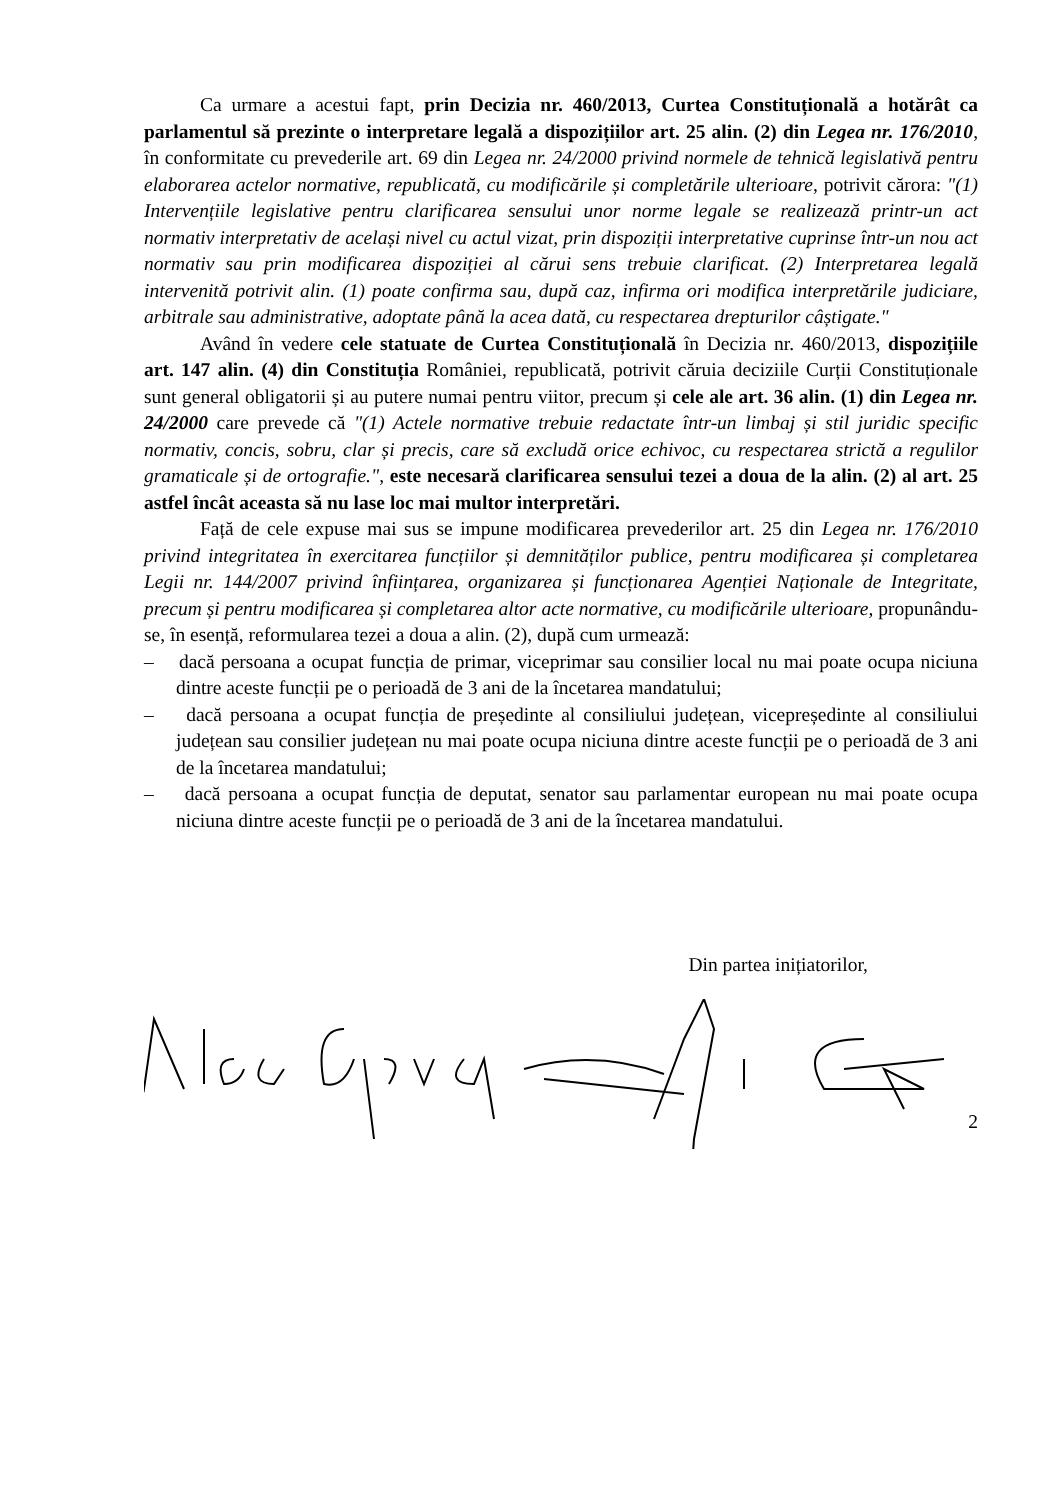Ca urmare a acestui fapt, prin Decizia nr. 460/2013, Curtea Constituțională a hotărât ca parlamentul să prezinte o interpretare legală a dispozițiilor art. 25 alin. (2) din Legea nr. 176/2010, în conformitate cu prevederile art. 69 din Legea nr. 24/2000 privind normele de tehnică legislativă pentru elaborarea actelor normative, republicată, cu modificările și completările ulterioare, potrivit cărora: "(1) Intervențiile legislative pentru clarificarea sensului unor norme legale se realizează printr-un act normativ interpretativ de același nivel cu actul vizat, prin dispoziții interpretative cuprinse într-un nou act normativ sau prin modificarea dispoziției al cărui sens trebuie clarificat. (2) Interpretarea legală intervenită potrivit alin. (1) poate confirma sau, după caz, infirma ori modifica interpretările judiciare, arbitrale sau administrative, adoptate până la acea dată, cu respectarea drepturilor câștigate."
Având în vedere cele statuate de Curtea Constituțională în Decizia nr. 460/2013, dispozițiile art. 147 alin. (4) din Constituția României, republicată, potrivit căruia deciziile Curții Constituționale sunt general obligatorii și au putere numai pentru viitor, precum și cele ale art. 36 alin. (1) din Legea nr. 24/2000 care prevede că "(1) Actele normative trebuie redactate într-un limbaj și stil juridic specific normativ, concis, sobru, clar și precis, care să excludă orice echivoc, cu respectarea strictă a regulilor gramaticale și de ortografie.", este necesară clarificarea sensului tezei a doua de la alin. (2) al art. 25 astfel încât aceasta să nu lase loc mai multor interpretări.
Față de cele expuse mai sus se impune modificarea prevederilor art. 25 din Legea nr. 176/2010 privind integritatea în exercitarea funcțiilor și demnităților publice, pentru modificarea și completarea Legii nr. 144/2007 privind înființarea, organizarea și funcționarea Agenției Naționale de Integritate, precum și pentru modificarea și completarea altor acte normative, cu modificările ulterioare, propunându-se, în esență, reformularea tezei a doua a alin. (2), după cum urmează:
– dacă persoana a ocupat funcția de primar, viceprimar sau consilier local nu mai poate ocupa niciuna dintre aceste funcții pe o perioadă de 3 ani de la încetarea mandatului;
– dacă persoana a ocupat funcția de președinte al consiliului județean, vicepreședinte al consiliului județean sau consilier județean nu mai poate ocupa niciuna dintre aceste funcții pe o perioadă de 3 ani de la încetarea mandatului;
– dacă persoana a ocupat funcția de deputat, senator sau parlamentar european nu mai poate ocupa niciuna dintre aceste funcții pe o perioadă de 3 ani de la încetarea mandatului.
Din partea inițiatorilor,
2